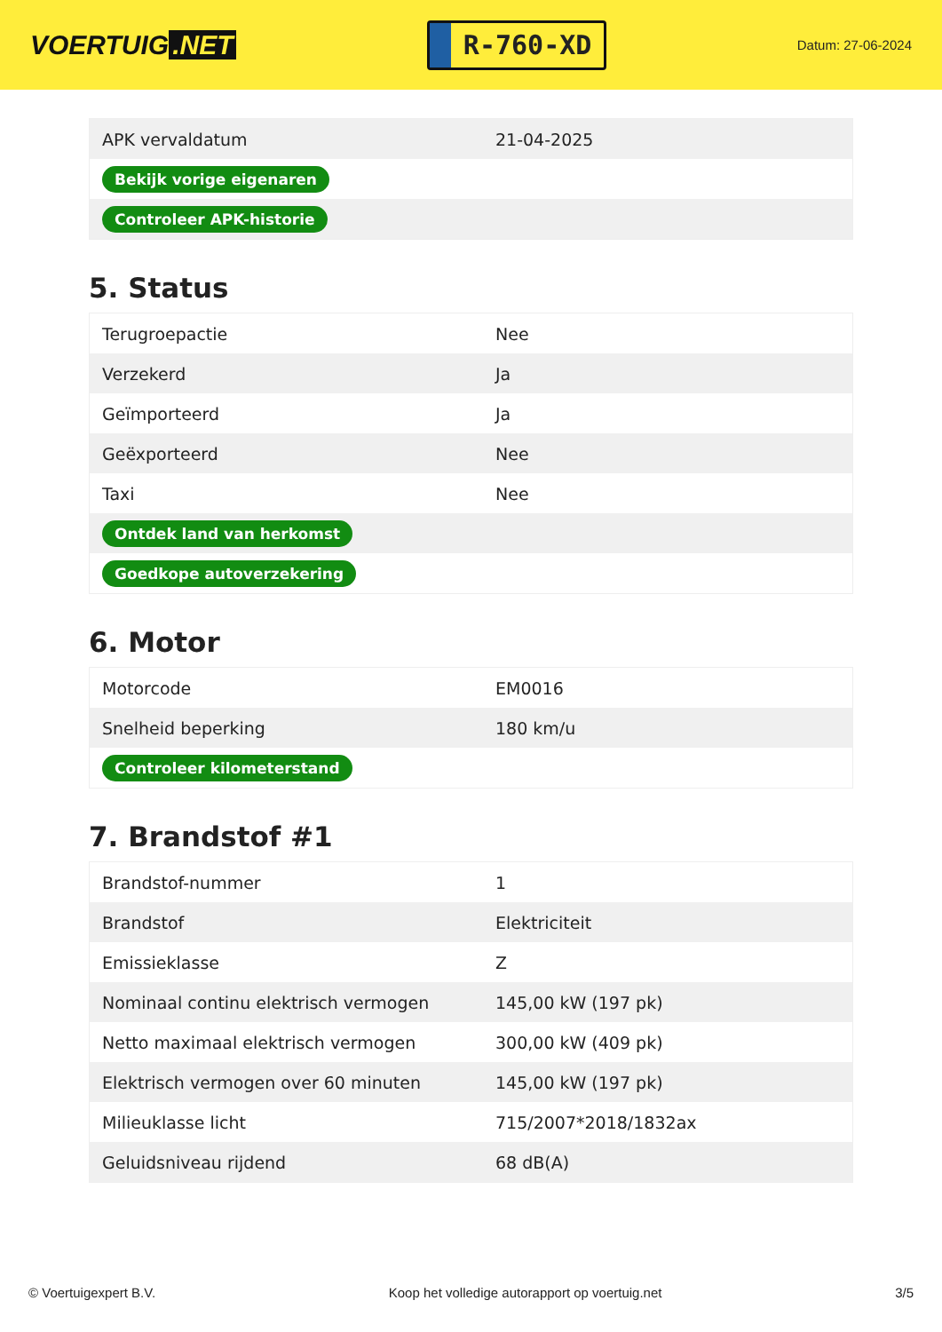VOERTUIG.NET
R-760-XD
Datum: 27-06-2024
| APK vervaldatum | 21-04-2025 |
| Bekijk vorige eigenaren | |
| Controleer APK-historie | |
5. Status
| Terugroepactie | Nee |
| Verzekerd | Ja |
| Geïmporteerd | Ja |
| Geëxporteerd | Nee |
| Taxi | Nee |
| Ontdek land van herkomst | |
| Goedkope autoverzekering | |
6. Motor
| Motorcode | EM0016 |
| Snelheid beperking | 180 km/u |
| Controleer kilometerstand | |
7. Brandstof #1
| Brandstof-nummer | 1 |
| Brandstof | Elektriciteit |
| Emissieklasse | Z |
| Nominaal continu elektrisch vermogen | 145,00 kW (197 pk) |
| Netto maximaal elektrisch vermogen | 300,00 kW (409 pk) |
| Elektrisch vermogen over 60 minuten | 145,00 kW (197 pk) |
| Milieuklasse licht | 715/2007*2018/1832ax |
| Geluidsniveau rijdend | 68 dB(A) |
© Voertuigexpert B.V. Koop het volledige autorapport op voertuig.net 3/5